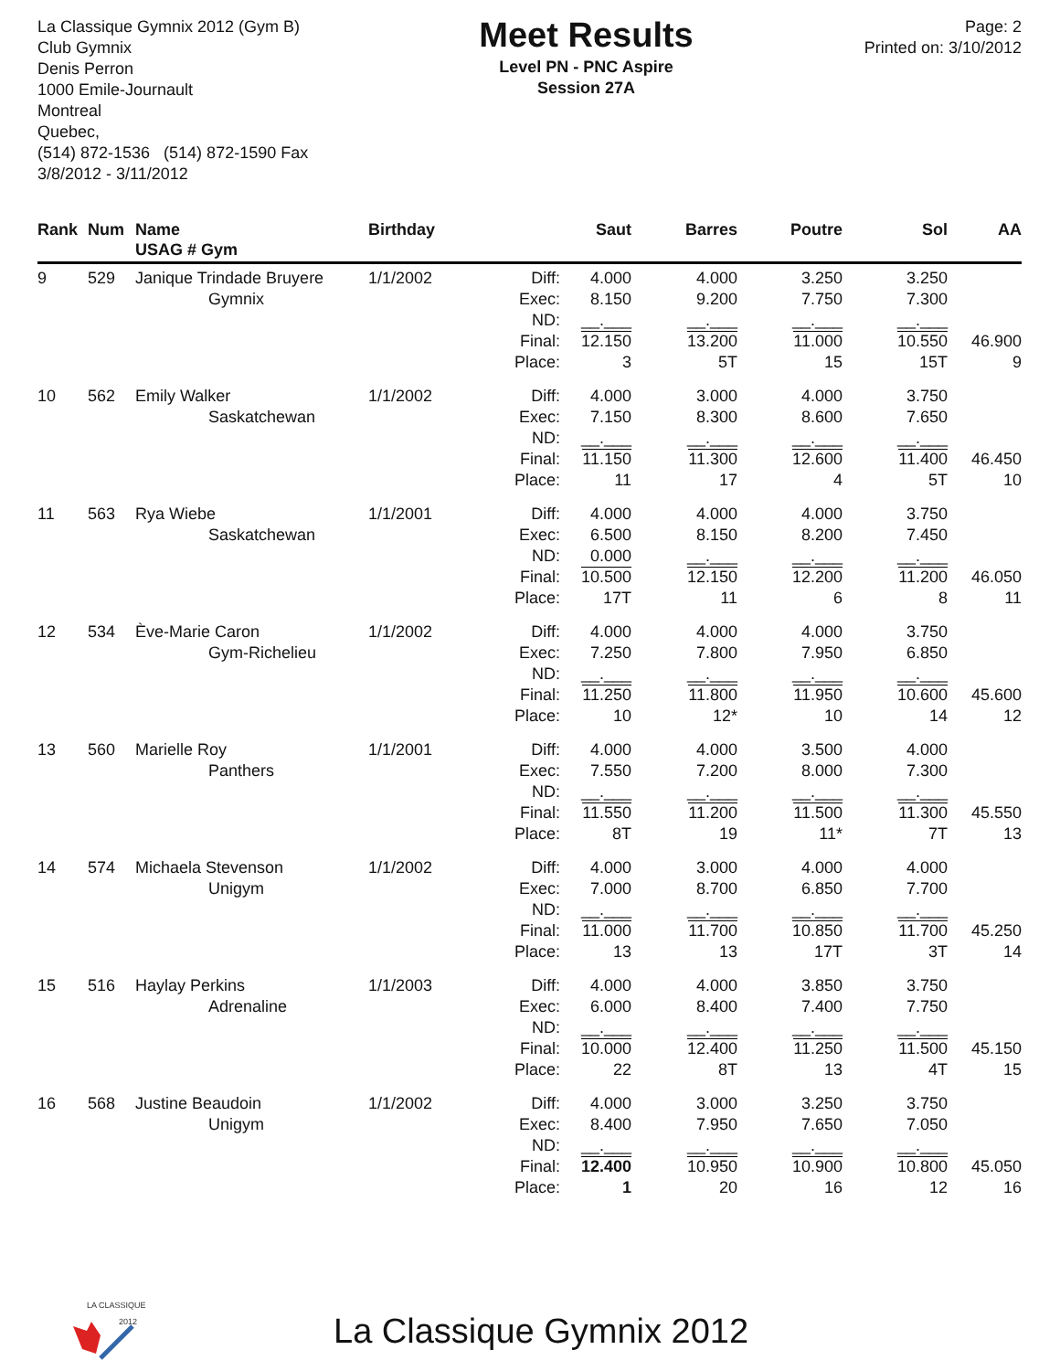La Classique Gymnix 2012 (Gym B)
Club Gymnix
Denis Perron
1000 Emile-Journault
Montreal
Quebec,
(514) 872-1536 (514) 872-1590 Fax
3/8/2012 - 3/11/2012
Meet Results
Level PN - PNC Aspire
Session 27A
Page: 2
Printed on: 3/10/2012
| Rank | Num | Name USAG # Gym | Birthday | | Saut | Barres | Poutre | Sol | AA |
| --- | --- | --- | --- | --- | --- | --- | --- | --- | --- |
| 9 | 529 | Janique Trindade Bruyere Gymnix | 1/1/2002 | Diff: Exec: ND: Final: Place: | 4.000 8.150 __.___ 12.150 3 | 4.000 9.200 __.___ 13.200 5T | 3.250 7.750 __.___ 11.000 15 | 3.250 7.300 __.___ 10.550 15T | 46.900 9 |
| 10 | 562 | Emily Walker Saskatchewan | 1/1/2002 | Diff: Exec: ND: Final: Place: | 4.000 7.150 __.___ 11.150 11 | 3.000 8.300 __.___ 11.300 17 | 4.000 8.600 __.___ 12.600 4 | 3.750 7.650 __.___ 11.400 5T | 46.450 10 |
| 11 | 563 | Rya Wiebe Saskatchewan | 1/1/2001 | Diff: Exec: ND: Final: Place: | 4.000 6.500 0.000 10.500 17T | 4.000 8.150 __.___ 12.150 11 | 4.000 8.200 __.___ 12.200 6 | 3.750 7.450 __.___ 11.200 8 | 46.050 11 |
| 12 | 534 | Ève-Marie Caron Gym-Richelieu | 1/1/2002 | Diff: Exec: ND: Final: Place: | 4.000 7.250 __.___ 11.250 10 | 4.000 7.800 __.___ 11.800 12* | 4.000 7.950 __.___ 11.950 10 | 3.750 6.850 __.___ 10.600 14 | 45.600 12 |
| 13 | 560 | Marielle Roy Panthers | 1/1/2001 | Diff: Exec: ND: Final: Place: | 4.000 7.550 __.___ 11.550 8T | 4.000 7.200 __.___ 11.200 19 | 3.500 8.000 __.___ 11.500 11* | 4.000 7.300 __.___ 11.300 7T | 45.550 13 |
| 14 | 574 | Michaela Stevenson Unigym | 1/1/2002 | Diff: Exec: ND: Final: Place: | 4.000 7.000 __.___ 11.000 13 | 3.000 8.700 __.___ 11.700 13 | 4.000 6.850 __.___ 10.850 17T | 4.000 7.700 __.___ 11.700 3T | 45.250 14 |
| 15 | 516 | Haylay Perkins Adrenaline | 1/1/2003 | Diff: Exec: ND: Final: Place: | 4.000 6.000 __.___ 10.000 22 | 4.000 8.400 __.___ 12.400 8T | 3.850 7.400 __.___ 11.250 13 | 3.750 7.750 __.___ 11.500 4T | 45.150 15 |
| 16 | 568 | Justine Beaudoin Unigym | 1/1/2002 | Diff: Exec: ND: Final: Place: | 4.000 8.400 __.___ 12.400 1 | 3.000 7.950 __.___ 10.950 20 | 3.250 7.650 __.___ 10.900 16 | 3.750 7.050 __.___ 10.800 12 | 45.050 16 |
LA CLASSIQUE
2012
La Classique Gymnix 2012